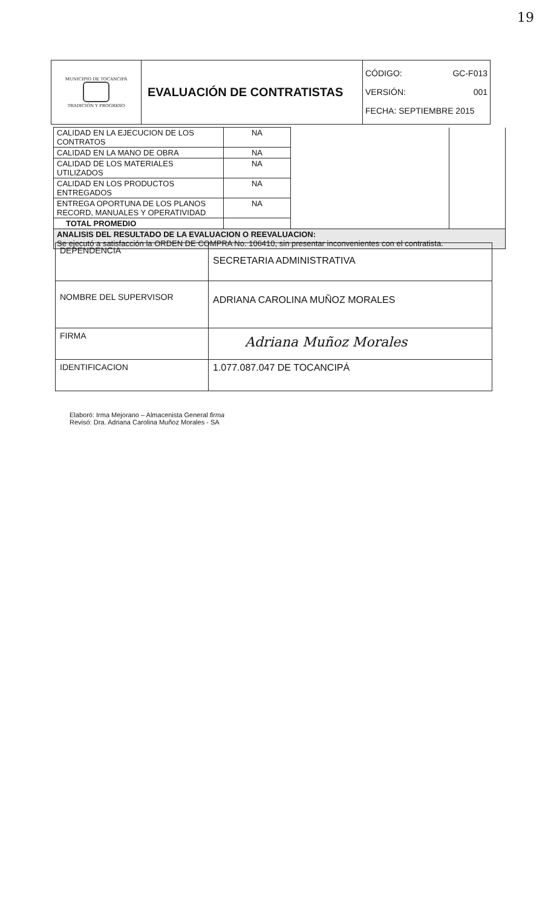19
| MUNICIPIO DE TOCANCIPÁ TRADICIÓN Y PROGRESO | EVALUACIÓN DE CONTRATISTAS | CÓDIGO: GC-F013 VERSIÓN: 001 FECHA: SEPTIEMBRE 2015 |
| CALIDAD EN LA EJECUCION DE LOS CONTRATOS | NA | | |
| CALIDAD EN LA MANO DE OBRA | NA | | |
| CALIDAD DE LOS MATERIALES UTILIZADOS | NA | | |
| CALIDAD EN LOS PRODUCTOS ENTREGADOS | NA | | |
| ENTREGA OPORTUNA DE LOS PLANOS RECORD, MANUALES Y OPERATIVIDAD | NA | | |
| TOTAL PROMEDIO | | | |
| ANALISIS DEL RESULTADO DE LA EVALUACION O REEVALUACION: Se ejecutó a satisfacción la ORDEN DE COMPRA No. 106410, sin presentar inconvenientes con el contratista. | | | |
| DEPENDENCIA | SECRETARIA ADMINISTRATIVA |
| NOMBRE DEL SUPERVISOR | ADRIANA CAROLINA MUÑOZ MORALES |
| FIRMA | Adriana Muñoz Morales |
| IDENTIFICACION | 1.077.087.047 DE TOCANCIPÁ |
Elaboró: Irma Mejorano – Almacenista General firma
Revisó: Dra. Adriana Carolina Muñoz Morales - SA